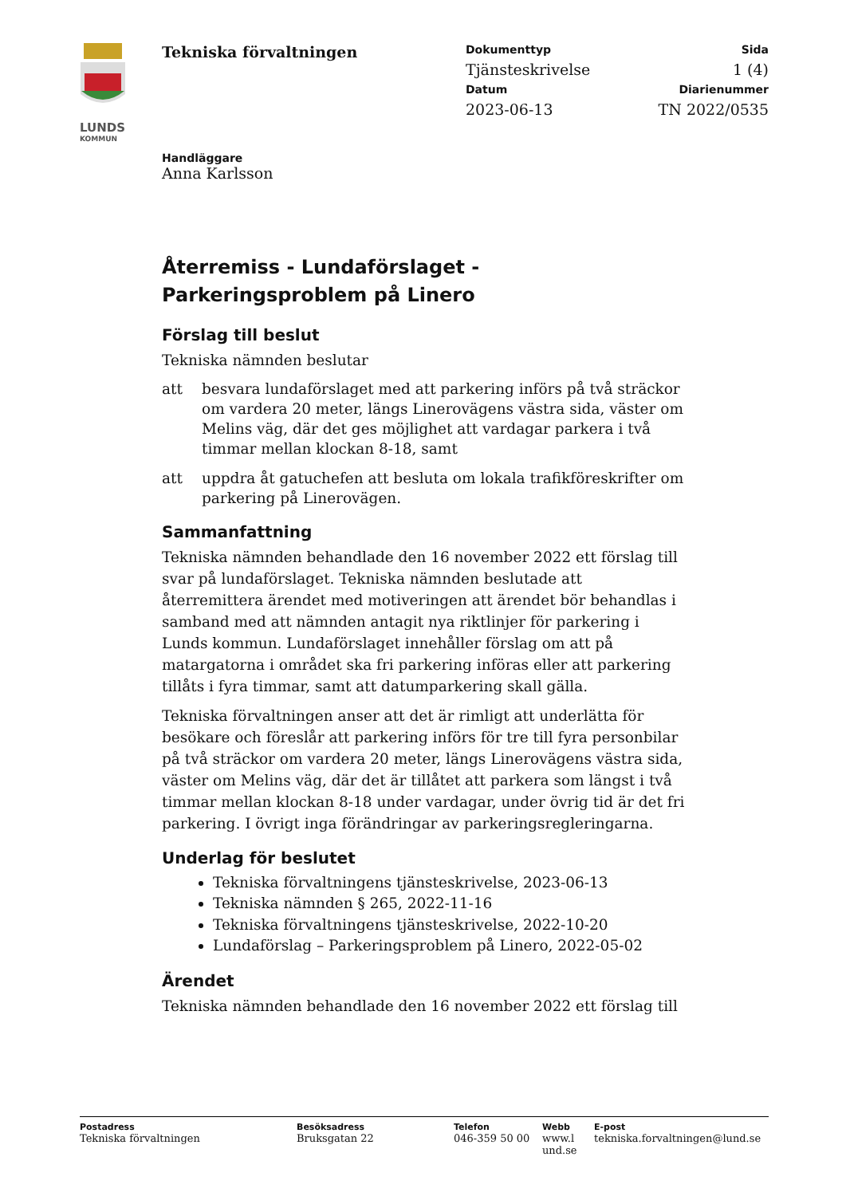LUNDS
KOMMUN
Tekniska förvaltningen
Dokumenttyp Sida
Tjänsteskrivelse 1 (4)
Datum Diarienummer
2023-06-13 TN 2022/0535
Handläggare
Anna Karlsson
Återremiss - Lundaförslaget - Parkeringsproblem på Linero
Förslag till beslut
Tekniska nämnden beslutar
att besvara lundaförslaget med att parkering införs på två sträckor om vardera 20 meter, längs Linerovägens västra sida, väster om Melins väg, där det ges möjlighet att vardagar parkera i två timmar mellan klockan 8-18, samt
att uppdra åt gatuchefen att besluta om lokala trafikföreskrifter om parkering på Linerovägen.
Sammanfattning
Tekniska nämnden behandlade den 16 november 2022 ett förslag till svar på lundaförslaget. Tekniska nämnden beslutade att återremittera ärendet med motiveringen att ärendet bör behandlas i samband med att nämnden antagit nya riktlinjer för parkering i Lunds kommun. Lundaförslaget innehåller förslag om att på matargatorna i området ska fri parkering införas eller att parkering tillåts i fyra timmar, samt att datumparkering skall gälla.
Tekniska förvaltningen anser att det är rimligt att underlätta för besökare och föreslår att parkering införs för tre till fyra personbilar på två sträckor om vardera 20 meter, längs Linerovägens västra sida, väster om Melins väg, där det är tillåtet att parkera som längst i två timmar mellan klockan 8-18 under vardagar, under övrig tid är det fri parkering. I övrigt inga förändringar av parkeringsregleringarna.
Underlag för beslutet
Tekniska förvaltningens tjänsteskrivelse, 2023-06-13
Tekniska nämnden § 265, 2022-11-16
Tekniska förvaltningens tjänsteskrivelse, 2022-10-20
Lundaförslag – Parkeringsproblem på Linero, 2022-05-02
Ärendet
Tekniska nämnden behandlade den 16 november 2022 ett förslag till
Postadress
Tekniska förvaltningen
Besöksadress
Bruksgatan 22
Telefon
046-359 50 00
Webb
www.l und.se
E-post
tekniska.forvaltningen@lund.se